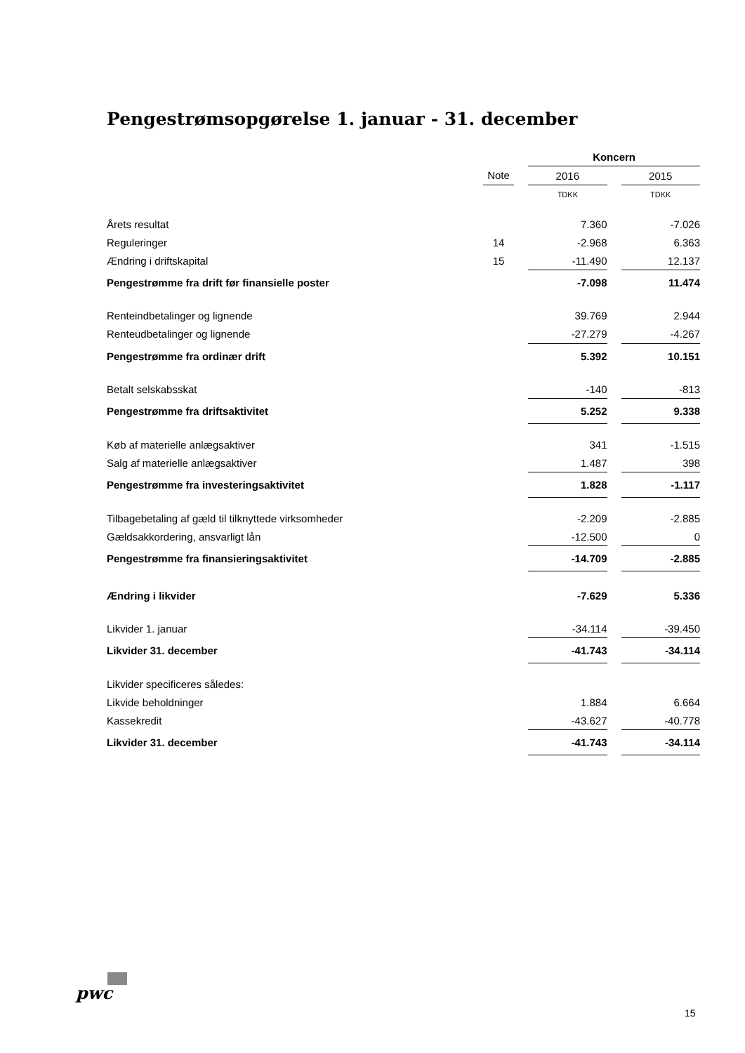Pengestrømsopgørelse 1. januar - 31. december
| | | | Koncern | | |
| --- | --- | --- | --- | --- | --- |
| | Note | | 2016 | | 2015 |
| | | | TDKK | | TDKK |
| Årets resultat | | | 7.360 | | -7.026 |
| Reguleringer | 14 | | -2.968 | | 6.363 |
| Ændring i driftskapital | 15 | | -11.490 | | 12.137 |
| Pengestrømme fra drift før finansielle poster | | | -7.098 | | 11.474 |
| Renteindbetalinger og lignende | | | 39.769 | | 2.944 |
| Renteudbetalinger og lignende | | | -27.279 | | -4.267 |
| Pengestrømme fra ordinær drift | | | 5.392 | | 10.151 |
| Betalt selskabsskat | | | -140 | | -813 |
| Pengestrømme fra driftsaktivitet | | | 5.252 | | 9.338 |
| Køb af materielle anlægsaktiver | | | 341 | | -1.515 |
| Salg af materielle anlægsaktiver | | | 1.487 | | 398 |
| Pengestrømme fra investeringsaktivitet | | | 1.828 | | -1.117 |
| Tilbagebetaling af gæld til tilknyttede virksomheder | | | -2.209 | | -2.885 |
| Gældsakkordering, ansvarligt lån | | | -12.500 | | 0 |
| Pengestrømme fra finansieringsaktivitet | | | -14.709 | | -2.885 |
| Ændring i likvider | | | -7.629 | | 5.336 |
| Likvider 1. januar | | | -34.114 | | -39.450 |
| Likvider 31. december | | | -41.743 | | -34.114 |
| Likvider specificeres således: | | | | | |
| Likvide beholdninger | | | 1.884 | | 6.664 |
| Kassekredit | | | -43.627 | | -40.778 |
| Likvider 31. december | | | -41.743 | | -34.114 |
pwc
15